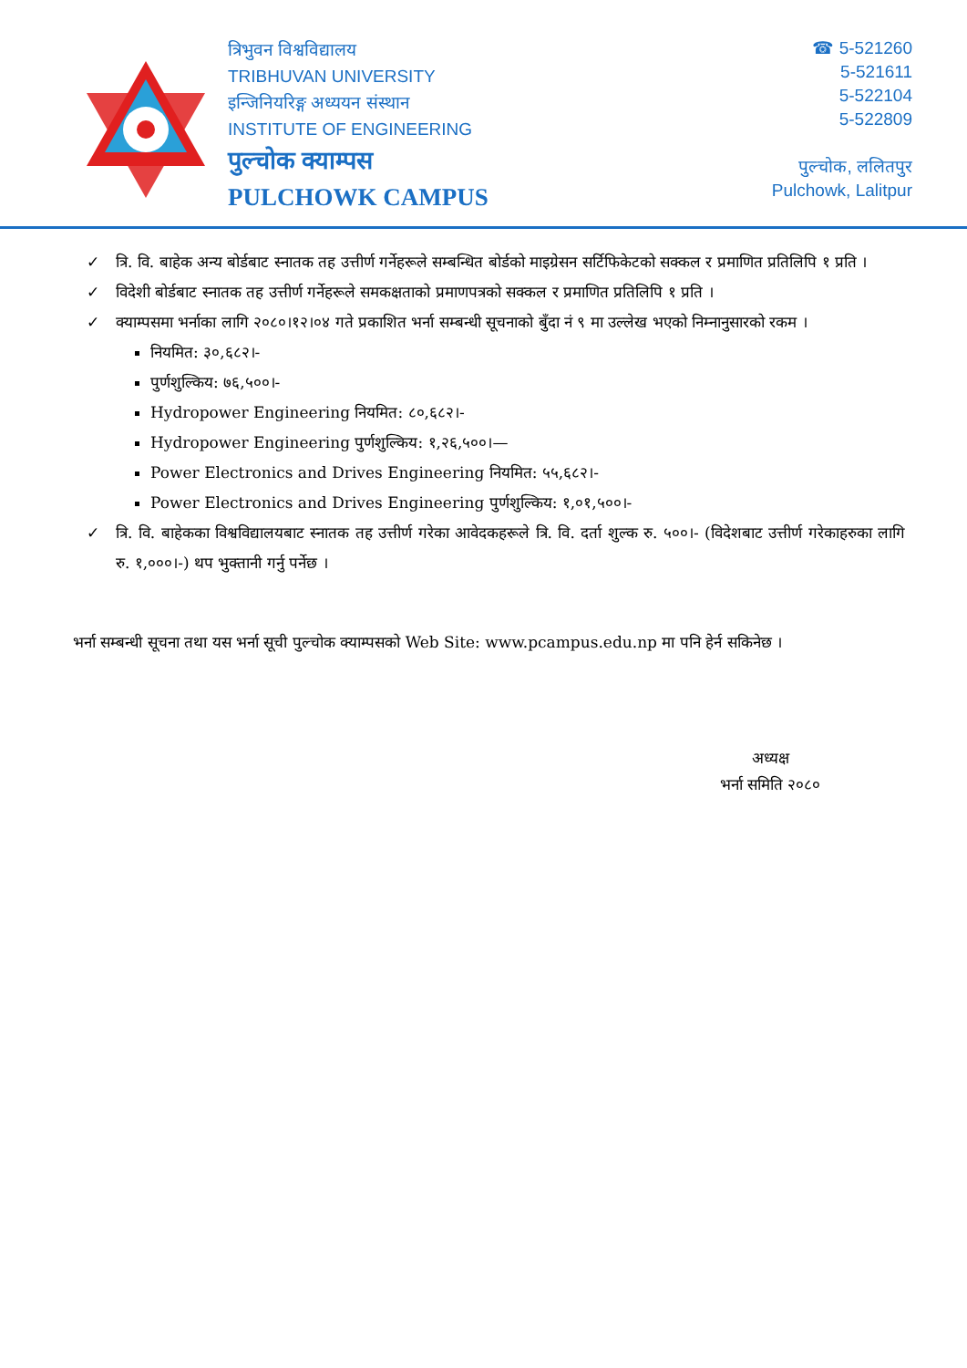त्रिभुवन विश्वविद्यालय
TRIBHUVAN UNIVERSITY
इन्जिनियरिङ्ग अध्ययन संस्थान
INSTITUTE OF ENGINEERING
पुल्चोक क्याम्पस
PULCHOWK CAMPUS
☎ 5-521260
5-521611
5-522104
5-522809
पुल्चोक, ललितपुर
Pulchowk, Lalitpur
✓ त्रि. वि. बाहेक अन्य बोर्डबाट स्नातक तह उत्तीर्ण गर्नेहरूले सम्बन्धित बोर्डको माइग्रेसन सर्टिफिकेटको सक्कल र प्रमाणित प्रतिलिपि १ प्रति ।
✓ विदेशी बोर्डबाट स्नातक तह उत्तीर्ण गर्नेहरूले समकक्षताको प्रमाणपत्रको सक्कल र प्रमाणित प्रतिलिपि १ प्रति ।
✓ क्याम्पसमा भर्नाका लागि २०८०।१२।०४ गते प्रकाशित भर्ना सम्बन्धी सूचनाको बुँदा नं ९ मा उल्लेख भएको निम्नानुसारको रकम ।
नियमित: ३०,६८२।-
पुर्णशुल्किय: ७६,५००।-
Hydropower Engineering नियमित: ८०,६८२।-
Hydropower Engineering पुर्णशुल्किय: १,२६,५००।—
Power Electronics and Drives Engineering नियमित: ५५,६८२।-
Power Electronics and Drives Engineering पुर्णशुल्किय: १,०१,५००।-
✓ त्रि. वि. बाहेकका विश्वविद्यालयबाट स्नातक तह उत्तीर्ण गरेका आवेदकहरूले त्रि. वि. दर्ता शुल्क रु. ५००।- (विदेशबाट उत्तीर्ण गरेकाहरुका लागि रु. १,०००।-) थप भुक्तानी गर्नु पर्नेछ ।
भर्ना सम्बन्धी सूचना तथा यस भर्ना सूची पुल्चोक क्याम्पसको Web Site: www.pcampus.edu.np मा पनि हेर्न सकिनेछ ।
अध्यक्ष
भर्ना समिति २०८०